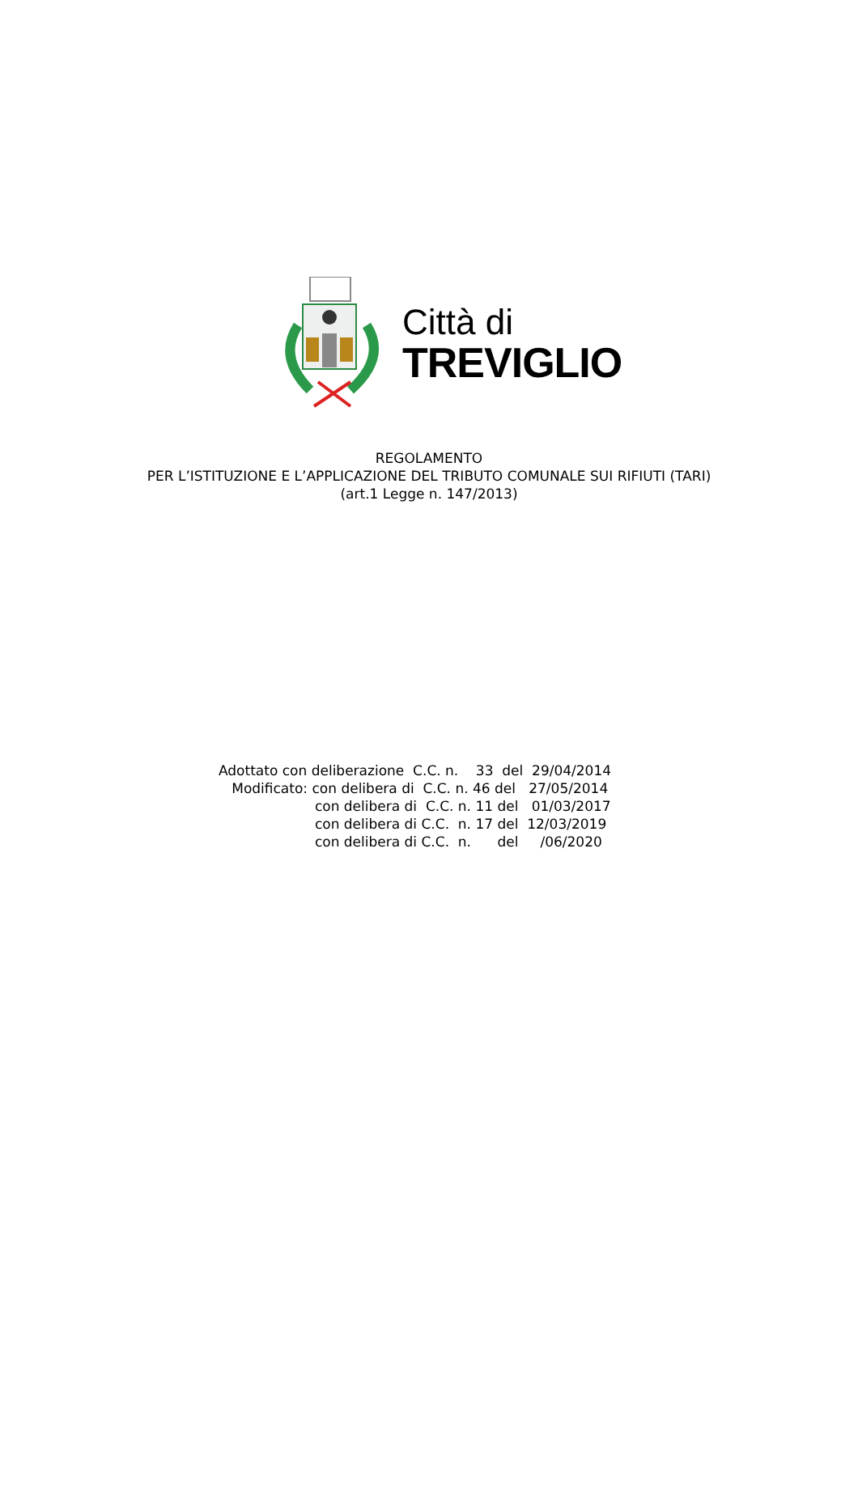Città di
TREVIGLIO
REGOLAMENTO
PER L’ISTITUZIONE E L’APPLICAZIONE DEL TRIBUTO COMUNALE SUI RIFIUTI (TARI)
(art.1 Legge n. 147/2013)
Adottato con deliberazione C.C. n. 33 del 29/04/2014 Modificato: con delibera di C.C. n. 46 del 27/05/2014 con delibera di C.C. n. 11 del 01/03/2017 con delibera di C.C. n. 17 del 12/03/2019 con delibera di C.C. n. del /06/2020